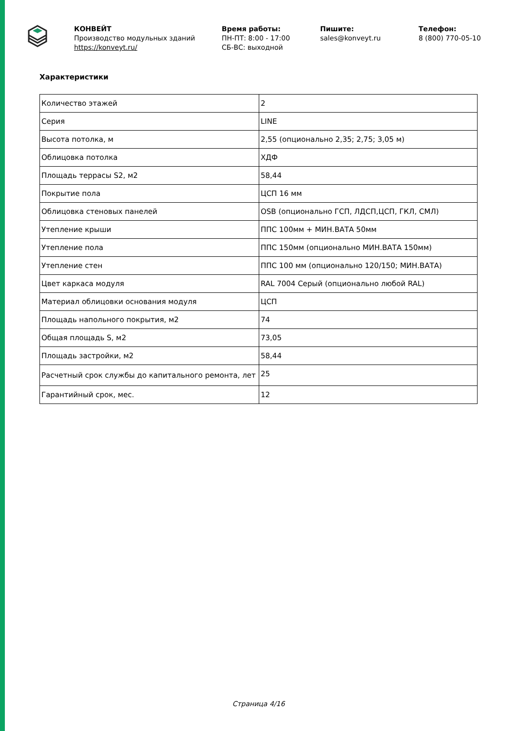КОНВЕЙТ
Производство модульных зданий
https://konveyt.ru/
Время работы:
ПН-ПТ: 8:00 - 17:00
СБ-ВС: выходной
Пишите:
sales@konveyt.ru
Телефон:
8 (800) 770-05-10
Характеристики
| Количество этажей | 2 |
| Серия | LINE |
| Высота потолка, м | 2,55 (опционально 2,35; 2,75; 3,05 м) |
| Облицовка потолка | ХДФ |
| Площадь террасы S2, м2 | 58,44 |
| Покрытие пола | ЦСП 16 мм |
| Облицовка стеновых панелей | OSB (опционально ГСП, ЛДСП,ЦСП, ГКЛ, СМЛ) |
| Утепление крыши | ППС 100мм + МИН.ВАТА 50мм |
| Утепление пола | ППС 150мм (опционально МИН.ВАТА 150мм) |
| Утепление стен | ППС 100 мм (опционально 120/150; МИН.ВАТА) |
| Цвет каркаса модуля | RAL 7004 Серый (опционально любой RAL) |
| Материал облицовки основания модуля | ЦСП |
| Площадь напольного покрытия, м2 | 74 |
| Общая площадь S, м2 | 73,05 |
| Площадь застройки, м2 | 58,44 |
| Расчетный срок службы до капитального ремонта, лет | 25 |
| Гарантийный срок, мес. | 12 |
Страница 4/16